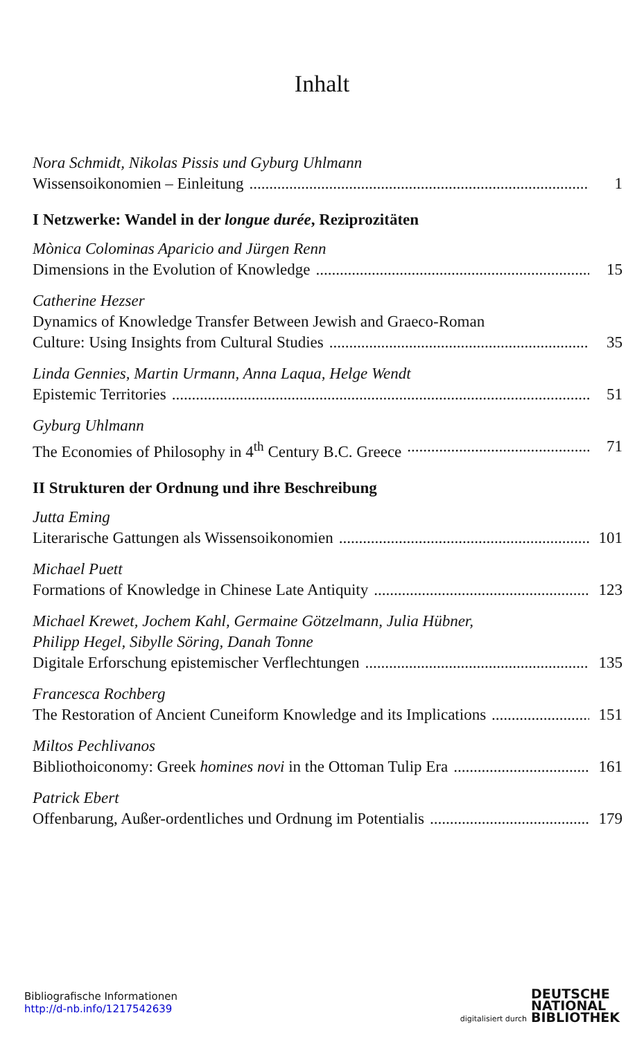Inhalt
Nora Schmidt, Nikolas Pissis und Gyburg Uhlmann
Wissensoikonomien – Einleitung 1
I Netzwerke: Wandel in der longue durée, Reziprozitäten
Mònica Colominas Aparicio and Jürgen Renn
Dimensions in the Evolution of Knowledge 15
Catherine Hezser
Dynamics of Knowledge Transfer Between Jewish and Graeco-Roman
Culture: Using Insights from Cultural Studies 35
Linda Gennies, Martin Urmann, Anna Laqua, Helge Wendt
Epistemic Territories 51
Gyburg Uhlmann
The Economies of Philosophy in 4<sup>th</sup> Century B.C. Greece 71
II Strukturen der Ordnung und ihre Beschreibung
Jutta Eming
Literarische Gattungen als Wissensoikonomien 101
Michael Puett
Formations of Knowledge in Chinese Late Antiquity 123
Michael Krewet, Jochem Kahl, Germaine Götzelmann, Julia Hübner,
Philipp Hegel, Sibylle Söring, Danah Tonne
Digitale Erforschung epistemischer Verflechtungen 135
Francesca Rochberg
The Restoration of Ancient Cuneiform Knowledge and its Implications 151
Miltos Pechlivanos
Bibliothoiconomy: Greek homines novi in the Ottoman Tulip Era 161
Patrick Ebert
Offenbarung, Außer-ordentliches und Ordnung im Potentialis 179
Bibliografische Informationen
http://d-nb.info/1217542639
digitalisiert durch DEUTSCHE
NATIONAL
BIBLIOTHEK